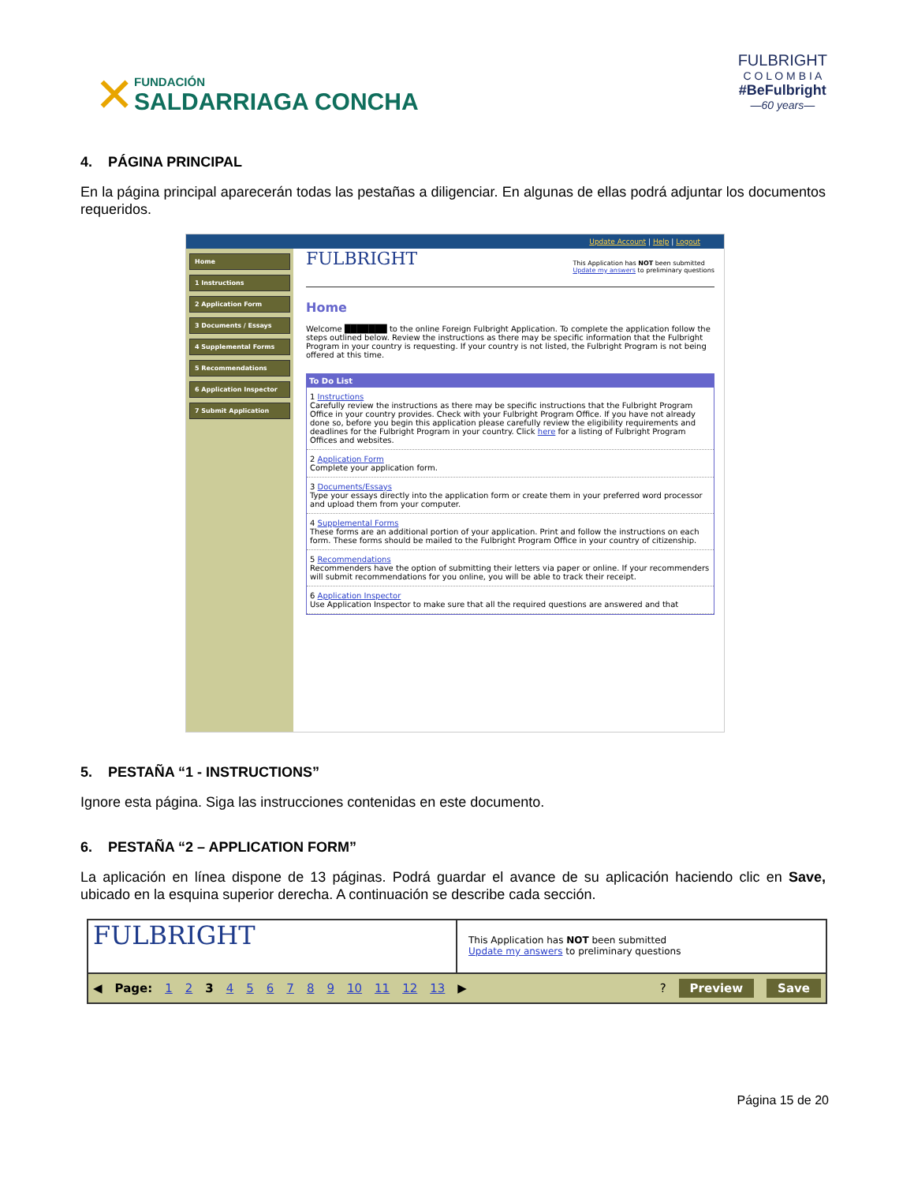✕
FUNDACIÓN
SALDARRIAGA CONCHA
FULBRIGHT
C O L O M B I A
#BeFulbright
—60 years—
4. PÁGINA PRINCIPAL
En la página principal aparecerán todas las pestañas a diligenciar. En algunas de ellas podrá adjuntar los documentos requeridos.
Update Account | Help | Logout
Home
1 Instructions
2 Application Form
3 Documents / Essays
4 Supplemental Forms
5 Recommendations
6 Application Inspector
7 Submit Application
FULBRIGHT
This Application has NOT been submitted
Update my answers to preliminary questions
Home
Welcome ███████ to the online Foreign Fulbright Application. To complete the application follow the steps outlined below. Review the instructions as there may be specific information that the Fulbright Program in your country is requesting. If your country is not listed, the Fulbright Program is not being offered at this time.
To Do List
1 Instructions
Carefully review the instructions as there may be specific instructions that the Fulbright Program Office in your country provides. Check with your Fulbright Program Office. If you have not already done so, before you begin this application please carefully review the eligibility requirements and deadlines for the Fulbright Program in your country. Click here for a listing of Fulbright Program Offices and websites.
2 Application Form
Complete your application form.
3 Documents/Essays
Type your essays directly into the application form or create them in your preferred word processor and upload them from your computer.
4 Supplemental Forms
These forms are an additional portion of your application. Print and follow the instructions on each form. These forms should be mailed to the Fulbright Program Office in your country of citizenship.
5 Recommendations
Recommenders have the option of submitting their letters via paper or online. If your recommenders will submit recommendations for you online, you will be able to track their receipt.
6 Application Inspector
Use Application Inspector to make sure that all the required questions are answered and that
5. PESTAÑA “1 - INSTRUCTIONS”
Ignore esta página. Siga las instrucciones contenidas en este documento.
6. PESTAÑA “2 – APPLICATION FORM”
La aplicación en línea dispone de 13 páginas. Podrá guardar el avance de su aplicación haciendo clic en Save, ubicado en la esquina superior derecha. A continuación se describe cada sección.
FULBRIGHT
This Application has NOT been submitted
Update my answers to preliminary questions
◀ Page: 1 2 3 4 5 6 7 8 9 10 11 12 13 ▶ ? Preview Save
Página 15 de 20